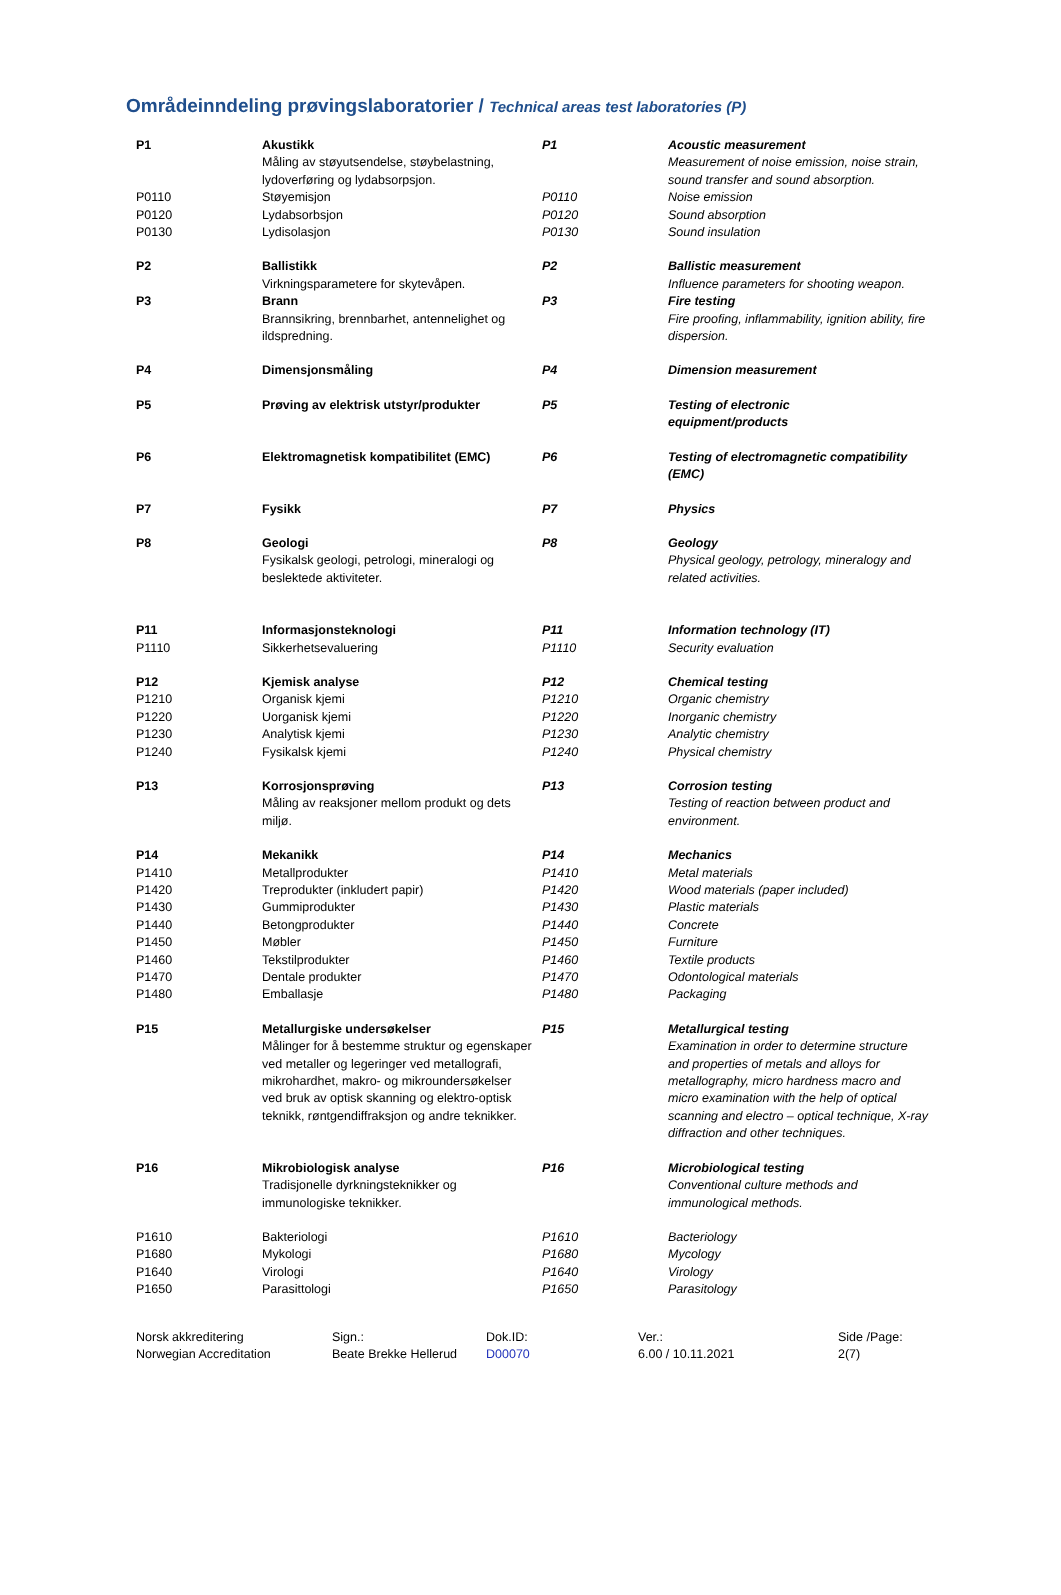Områdeinndeling prøvingslaboratorier / Technical areas test laboratories (P)
| P1 | Akustikk Måling av støyutsendelse, støybelastning, lydoverføring og lydabsorpsjon. | P1 | Acoustic measurement Measurement of noise emission, noise strain, sound transfer and sound absorption. |
| P0110 | Støyemisjon | P0110 | Noise emission |
| P0120 | Lydabsorbsjon | P0120 | Sound absorption |
| P0130 | Lydisolasjon | P0130 | Sound insulation |
| P2 | Ballistikk Virkningsparametere for skytevåpen. | P2 | Ballistic measurement Influence parameters for shooting weapon. |
| P3 | Brann Brannsikring, brennbarhet, antennelighet og ildspredning. | P3 | Fire testing Fire proofing, inflammability, ignition ability, fire dispersion. |
| P4 | Dimensjonsmåling | P4 | Dimension measurement |
| P5 | Prøving av elektrisk utstyr/produkter | P5 | Testing of electronic equipment/products |
| P6 | Elektromagnetisk kompatibilitet (EMC) | P6 | Testing of electromagnetic compatibility (EMC) |
| P7 | Fysikk | P7 | Physics |
| P8 | Geologi Fysikalsk geologi, petrologi, mineralogi og beslektede aktiviteter. | P8 | Geology Physical geology, petrology, mineralogy and related activities. |
| P11 | Informasjonsteknologi | P11 | Information technology (IT) |
| P1110 | Sikkerhetsevaluering | P1110 | Security evaluation |
| P12 | Kjemisk analyse | P12 | Chemical testing |
| P1210 | Organisk kjemi | P1210 | Organic chemistry |
| P1220 | Uorganisk kjemi | P1220 | Inorganic chemistry |
| P1230 | Analytisk kjemi | P1230 | Analytic chemistry |
| P1240 | Fysikalsk kjemi | P1240 | Physical chemistry |
| P13 | Korrosjonsprøving Måling av reaksjoner mellom produkt og dets miljø. | P13 | Corrosion testing Testing of reaction between product and environment. |
| P14 | Mekanikk | P14 | Mechanics |
| P1410 | Metallprodukter | P1410 | Metal materials |
| P1420 | Treprodukter (inkludert papir) | P1420 | Wood materials (paper included) |
| P1430 | Gummiprodukter | P1430 | Plastic materials |
| P1440 | Betongprodukter | P1440 | Concrete |
| P1450 | Møbler | P1450 | Furniture |
| P1460 | Tekstilprodukter | P1460 | Textile products |
| P1470 | Dentale produkter | P1470 | Odontological materials |
| P1480 | Emballasje | P1480 | Packaging |
| P15 | Metallurgiske undersøkelser Målinger for å bestemme struktur og egenskaper ved metaller og legeringer ved metallografi, mikrohardhet, makro- og mikroundersøkelser ved bruk av optisk skanning og elektro-optisk teknikk, røntgendiffraksjon og andre teknikker. | P15 | Metallurgical testing Examination in order to determine structure and properties of metals and alloys for metallography, micro hardness macro and micro examination with the help of optical scanning and electro – optical technique, X-ray diffraction and other techniques. |
| P16 | Mikrobiologisk analyse Tradisjonelle dyrkningsteknikker og immunologiske teknikker. | P16 | Microbiological testing Conventional culture methods and immunological methods. |
| P1610 | Bakteriologi | P1610 | Bacteriology |
| P1680 | Mykologi | P1680 | Mycology |
| P1640 | Virologi | P1640 | Virology |
| P1650 | Parasittologi | P1650 | Parasitology |
| Norsk akkreditering Norwegian Accreditation | Sign.: Beate Brekke Hellerud | Dok.ID: D00070 | Ver.: 6.00 / 10.11.2021 | Side /Page: 2(7) |